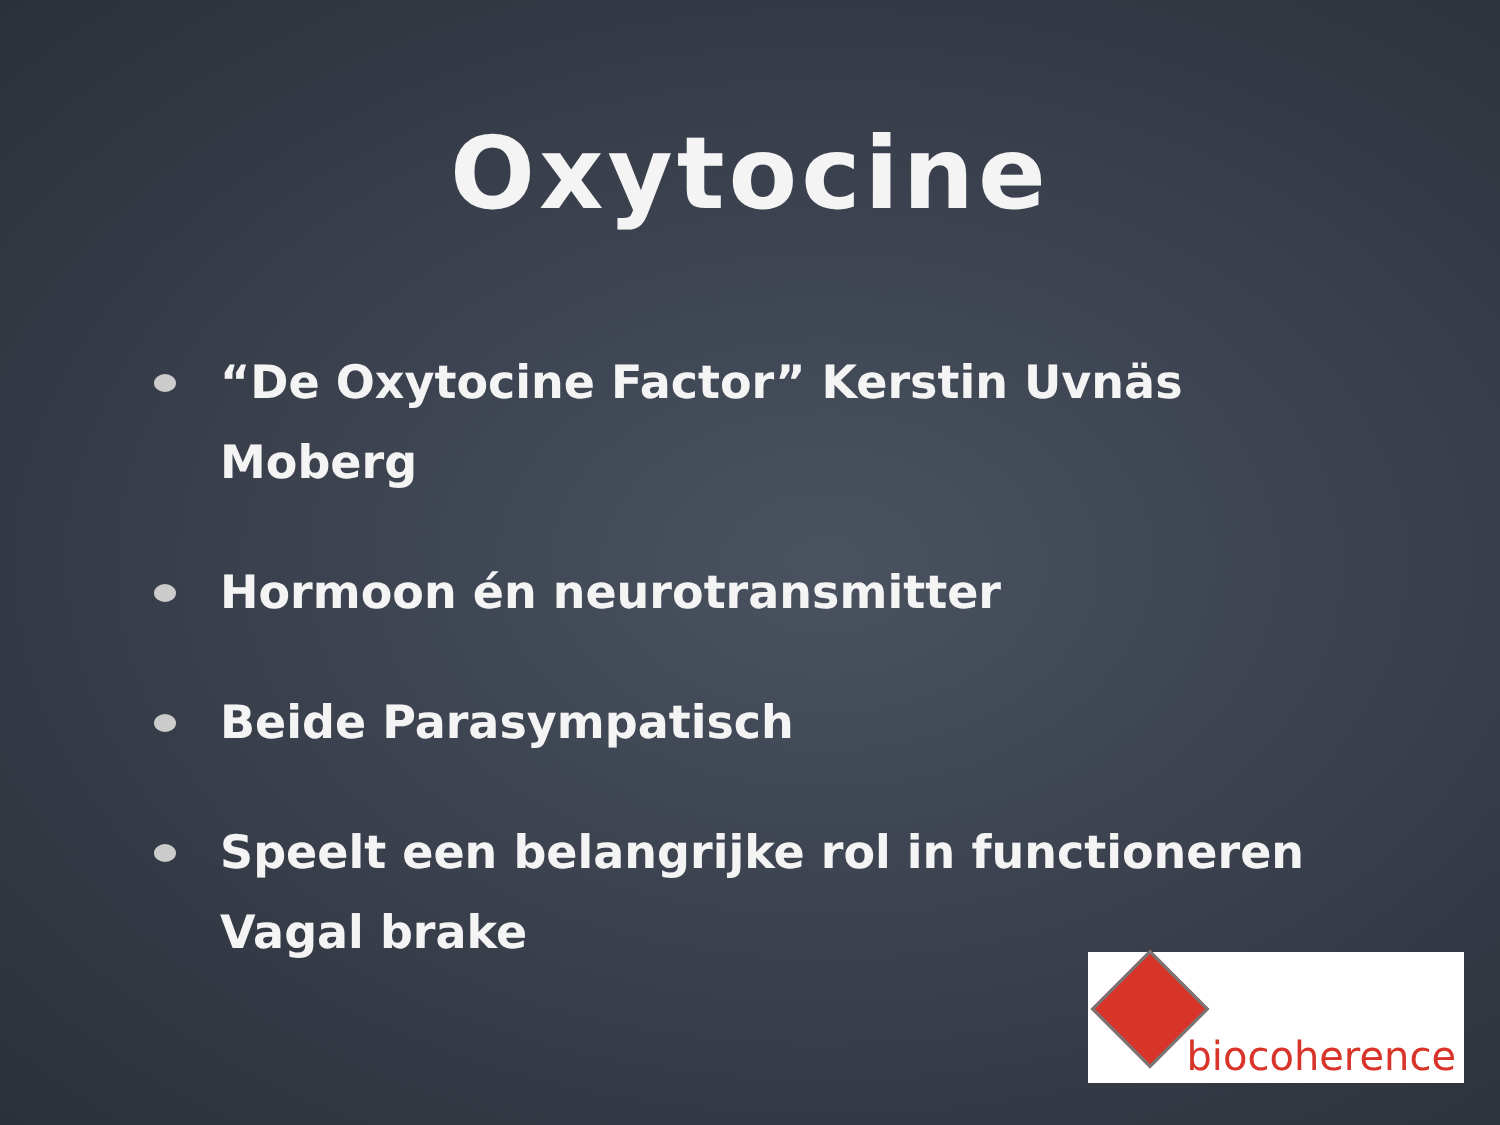Oxytocine
“De Oxytocine Factor” Kerstin Uvnäs Moberg
Hormoon én neurotransmitter
Beide Parasympatisch
Speelt een belangrijke rol in functioneren Vagal brake
biocoherence